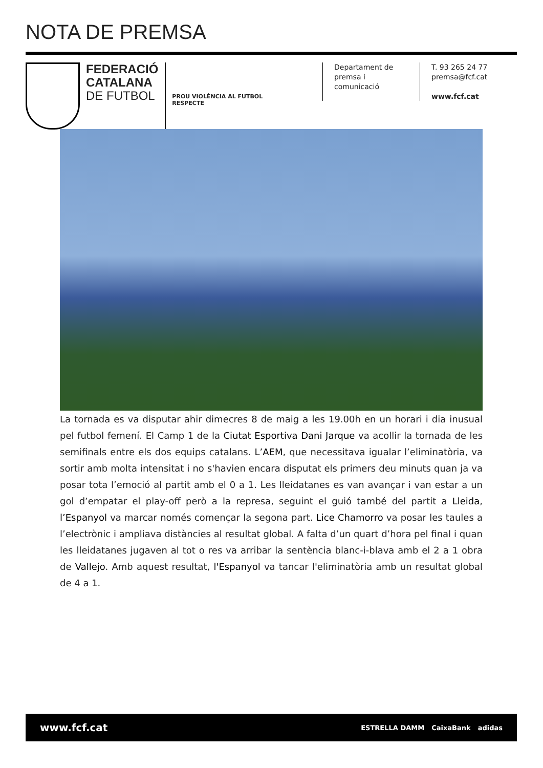NOTA DE PREMSA
FEDERACIÓ
CATALANA
DE FUTBOL
PROU VIOLÈNCIA AL FUTBOL
RESPECTE
Departament de
premsa i comunicació
T. 93 265 24 77
premsa@fcf.cat
www.fcf.cat
La tornada es va disputar ahir dimecres 8 de maig a les 19.00h en un horari i dia inusual pel futbol femení. El Camp 1 de la Ciutat Esportiva Dani Jarque va acollir la tornada de les semifinals entre els dos equips catalans. L’AEM, que necessitava igualar l’eliminatòria, va sortir amb molta intensitat i no s'havien encara disputat els primers deu minuts quan ja va posar tota l’emoció al partit amb el 0 a 1. Les lleidatanes es van avançar i van estar a un gol d’empatar el play-off però a la represa, seguint el guió també del partit a Lleida, l’Espanyol va marcar només començar la segona part. Lice Chamorro va posar les taules a l’electrònic i ampliava distàncies al resultat global. A falta d’un quart d’hora pel final i quan les lleidatanes jugaven al tot o res va arribar la sentència blanc-i-blava amb el 2 a 1 obra de Vallejo. Amb aquest resultat, l'Espanyol va tancar l'eliminatòria amb un resultat global de 4 a 1.
www.fcf.cat
ESTRELLA DAMM CaixaBank adidas